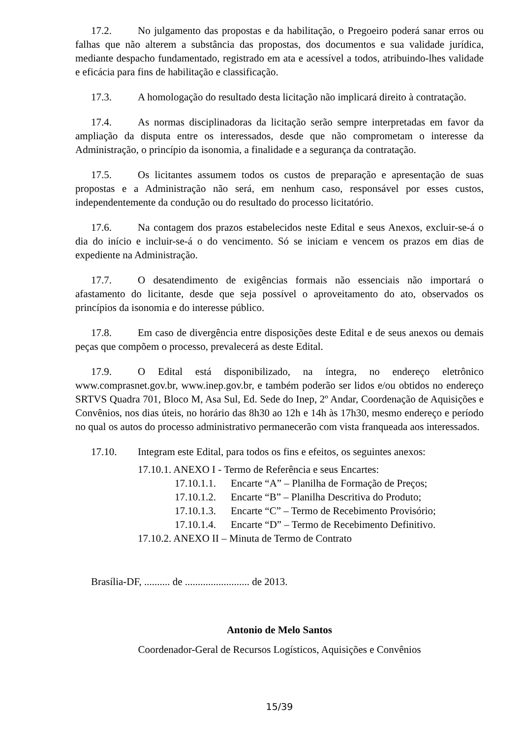17.2. No julgamento das propostas e da habilitação, o Pregoeiro poderá sanar erros ou falhas que não alterem a substância das propostas, dos documentos e sua validade jurídica, mediante despacho fundamentado, registrado em ata e acessível a todos, atribuindo-lhes validade e eficácia para fins de habilitação e classificação.
17.3. A homologação do resultado desta licitação não implicará direito à contratação.
17.4. As normas disciplinadoras da licitação serão sempre interpretadas em favor da ampliação da disputa entre os interessados, desde que não comprometam o interesse da Administração, o princípio da isonomia, a finalidade e a segurança da contratação.
17.5. Os licitantes assumem todos os custos de preparação e apresentação de suas propostas e a Administração não será, em nenhum caso, responsável por esses custos, independentemente da condução ou do resultado do processo licitatório.
17.6. Na contagem dos prazos estabelecidos neste Edital e seus Anexos, excluir-se-á o dia do início e incluir-se-á o do vencimento. Só se iniciam e vencem os prazos em dias de expediente na Administração.
17.7. O desatendimento de exigências formais não essenciais não importará o afastamento do licitante, desde que seja possível o aproveitamento do ato, observados os princípios da isonomia e do interesse público.
17.8. Em caso de divergência entre disposições deste Edital e de seus anexos ou demais peças que compõem o processo, prevalecerá as deste Edital.
17.9. O Edital está disponibilizado, na íntegra, no endereço eletrônico www.comprasnet.gov.br, www.inep.gov.br, e também poderão ser lidos e/ou obtidos no endereço SRTVS Quadra 701, Bloco M, Asa Sul, Ed. Sede do Inep, 2º Andar, Coordenação de Aquisições e Convênios, nos dias úteis, no horário das 8h30 ao 12h e 14h às 17h30, mesmo endereço e período no qual os autos do processo administrativo permanecerão com vista franqueada aos interessados.
17.10. Integram este Edital, para todos os fins e efeitos, os seguintes anexos:
17.10.1. ANEXO I - Termo de Referência e seus Encartes:
17.10.1.1. Encarte “A” – Planilha de Formação de Preços;
17.10.1.2. Encarte “B” – Planilha Descritiva do Produto;
17.10.1.3. Encarte “C” – Termo de Recebimento Provisório;
17.10.1.4. Encarte “D” – Termo de Recebimento Definitivo.
17.10.2. ANEXO II – Minuta de Termo de Contrato
Brasília-DF, .......... de ......................... de 2013.
Antonio de Melo Santos
Coordenador-Geral de Recursos Logísticos, Aquisições e Convênios
15/39